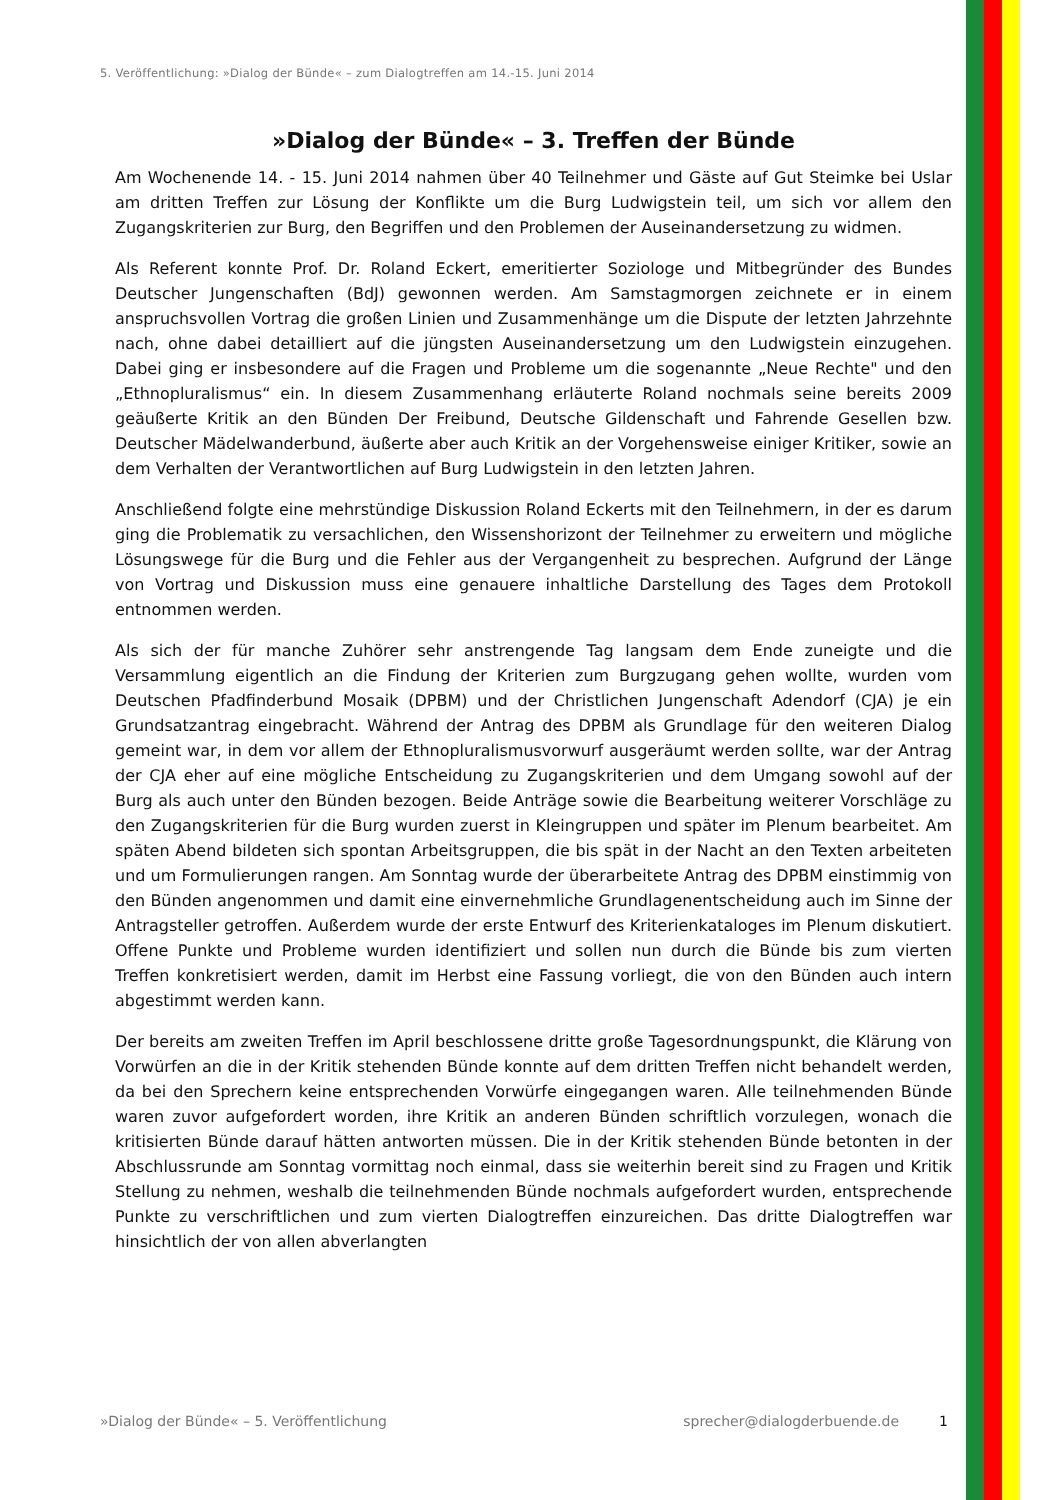5. Veröffentlichung: »Dialog der Bünde« – zum Dialogtreffen am 14.-15. Juni 2014
»Dialog der Bünde« – 3. Treffen der Bünde
Am Wochenende 14. - 15. Juni 2014 nahmen über 40 Teilnehmer und Gäste auf Gut Steimke bei Uslar am dritten Treffen zur Lösung der Konflikte um die Burg Ludwigstein teil, um sich vor allem den Zugangskriterien zur Burg, den Begriffen und den Problemen der Auseinandersetzung zu widmen.
Als Referent konnte Prof. Dr. Roland Eckert, emeritierter Soziologe und Mitbegründer des Bundes Deutscher Jungenschaften (BdJ) gewonnen werden. Am Samstagmorgen zeichnete er in einem anspruchsvollen Vortrag die großen Linien und Zusammenhänge um die Dispute der letzten Jahrzehnte nach, ohne dabei detailliert auf die jüngsten Auseinandersetzung um den Ludwigstein einzugehen. Dabei ging er insbesondere auf die Fragen und Probleme um die sogenannte „Neue Rechte" und den „Ethnopluralismus“ ein. In diesem Zusammenhang erläuterte Roland nochmals seine bereits 2009 geäußerte Kritik an den Bünden Der Freibund, Deutsche Gildenschaft und Fahrende Gesellen bzw. Deutscher Mädelwanderbund, äußerte aber auch Kritik an der Vorgehensweise einiger Kritiker, sowie an dem Verhalten der Verantwortlichen auf Burg Ludwigstein in den letzten Jahren.
Anschließend folgte eine mehrstündige Diskussion Roland Eckerts mit den Teilnehmern, in der es darum ging die Problematik zu versachlichen, den Wissenshorizont der Teilnehmer zu erweitern und mögliche Lösungswege für die Burg und die Fehler aus der Vergangenheit zu besprechen. Aufgrund der Länge von Vortrag und Diskussion muss eine genauere inhaltliche Darstellung des Tages dem Protokoll entnommen werden.
Als sich der für manche Zuhörer sehr anstrengende Tag langsam dem Ende zuneigte und die Versammlung eigentlich an die Findung der Kriterien zum Burgzugang gehen wollte, wurden vom Deutschen Pfadfinderbund Mosaik (DPBM) und der Christlichen Jungenschaft Adendorf (CJA) je ein Grundsatzantrag eingebracht. Während der Antrag des DPBM als Grundlage für den weiteren Dialog gemeint war, in dem vor allem der Ethnopluralismusvorwurf ausgeräumt werden sollte, war der Antrag der CJA eher auf eine mögliche Entscheidung zu Zugangskriterien und dem Umgang sowohl auf der Burg als auch unter den Bünden bezogen. Beide Anträge sowie die Bearbeitung weiterer Vorschläge zu den Zugangskriterien für die Burg wurden zuerst in Kleingruppen und später im Plenum bearbeitet. Am späten Abend bildeten sich spontan Arbeitsgruppen, die bis spät in der Nacht an den Texten arbeiteten und um Formulierungen rangen. Am Sonntag wurde der überarbeitete Antrag des DPBM einstimmig von den Bünden angenommen und damit eine einvernehmliche Grundlagenentscheidung auch im Sinne der Antragsteller getroffen. Außerdem wurde der erste Entwurf des Kriterienkataloges im Plenum diskutiert. Offene Punkte und Probleme wurden identifiziert und sollen nun durch die Bünde bis zum vierten Treffen konkretisiert werden, damit im Herbst eine Fassung vorliegt, die von den Bünden auch intern abgestimmt werden kann.
Der bereits am zweiten Treffen im April beschlossene dritte große Tagesordnungspunkt, die Klärung von Vorwürfen an die in der Kritik stehenden Bünde konnte auf dem dritten Treffen nicht behandelt werden, da bei den Sprechern keine entsprechenden Vorwürfe eingegangen waren. Alle teilnehmenden Bünde waren zuvor aufgefordert worden, ihre Kritik an anderen Bünden schriftlich vorzulegen, wonach die kritisierten Bünde darauf hätten antworten müssen. Die in der Kritik stehenden Bünde betonten in der Abschlussrunde am Sonntag vormittag noch einmal, dass sie weiterhin bereit sind zu Fragen und Kritik Stellung zu nehmen, weshalb die teilnehmenden Bünde nochmals aufgefordert wurden, entsprechende Punkte zu verschriftlichen und zum vierten Dialogtreffen einzureichen. Das dritte Dialogtreffen war hinsichtlich der von allen abverlangten
»Dialog der Bünde« – 5. Veröffentlichung sprecher@dialogderbuende.de 1